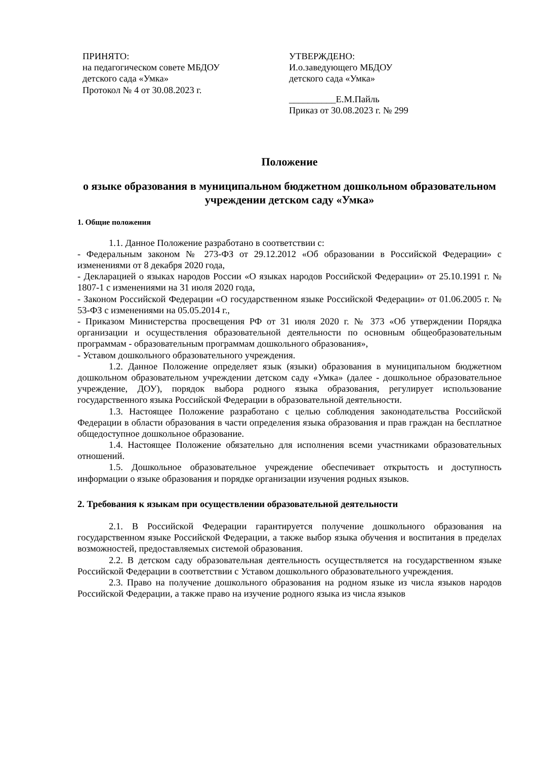ПРИНЯТО:
на педагогическом совете МБДОУ
детского сада «Умка»
Протокол № 4 от 30.08.2023 г.
УТВЕРЖДЕНО:
И.о.заведующего МБДОУ
детского сада «Умка»
__________Е.М.Пайль
Приказ от 30.08.2023 г. № 299
Положение
о языке образования в муниципальном бюджетном дошкольном образовательном учреждении детском саду «Умка»
1. Общие положения
1.1. Данное Положение разработано в соответствии с:
- Федеральным законом № 273-ФЗ от 29.12.2012 «Об образовании в Российской Федерации» с изменениями от 8 декабря 2020 года,
- Декларацией о языках народов России «О языках народов Российской Федерации» от 25.10.1991 г. № 1807-1 с изменениями на 31 июля 2020 года,
- Законом Российской Федерации «О государственном языке Российской Федерации» от 01.06.2005 г. № 53-ФЗ с изменениями на 05.05.2014 г.,
- Приказом Министерства просвещения РФ от 31 июля 2020 г. № 373 «Об утверждении Порядка организации и осуществления образовательной деятельности по основным общеобразовательным программам - образовательным программам дошкольного образования»,
- Уставом дошкольного образовательного учреждения.
1.2. Данное Положение определяет язык (языки) образования в муниципальном бюджетном дошкольном образовательном учреждении детском саду «Умка» (далее - дошкольное образовательное учреждение, ДОУ), порядок выбора родного языка образования, регулирует использование государственного языка Российской Федерации в образовательной деятельности.
1.3. Настоящее Положение разработано с целью соблюдения законодательства Российской Федерации в области образования в части определения языка образования и прав граждан на бесплатное общедоступное дошкольное образование.
1.4. Настоящее Положение обязательно для исполнения всеми участниками образовательных отношений.
1.5. Дошкольное образовательное учреждение обеспечивает открытость и доступность информации о языке образования и порядке организации изучения родных языков.
2. Требования к языкам при осуществлении образовательной деятельности
2.1. В Российской Федерации гарантируется получение дошкольного образования на государственном языке Российской Федерации, а также выбор языка обучения и воспитания в пределах возможностей, предоставляемых системой образования.
2.2. В детском саду образовательная деятельность осуществляется на государственном языке Российской Федерации в соответствии с Уставом дошкольного образовательного учреждения.
2.3. Право на получение дошкольного образования на родном языке из числа языков народов Российской Федерации, а также право на изучение родного языка из числа языков